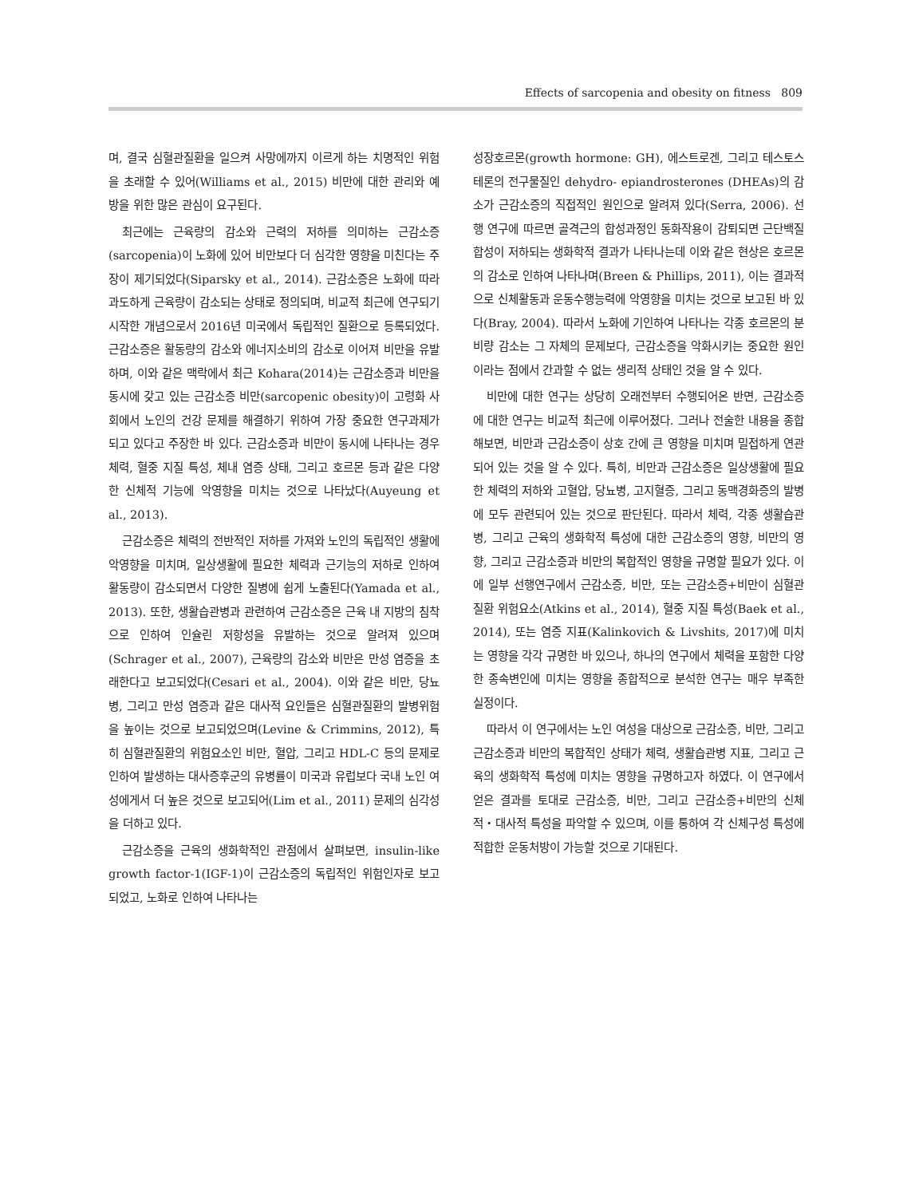Effects of sarcopenia and obesity on fitness 809
며, 결국 심혈관질환을 일으켜 사망에까지 이르게 하는 치명적인 위험을 초래할 수 있어(Williams et al., 2015) 비만에 대한 관리와 예방을 위한 많은 관심이 요구된다.
최근에는 근육량의 감소와 근력의 저하를 의미하는 근감소증(sarcopenia)이 노화에 있어 비만보다 더 심각한 영향을 미친다는 주장이 제기되었다(Siparsky et al., 2014). 근감소증은 노화에 따라 과도하게 근육량이 감소되는 상태로 정의되며, 비교적 최근에 연구되기 시작한 개념으로서 2016년 미국에서 독립적인 질환으로 등록되었다. 근감소증은 활동량의 감소와 에너지소비의 감소로 이어져 비만을 유발하며, 이와 같은 맥락에서 최근 Kohara(2014)는 근감소증과 비만을 동시에 갖고 있는 근감소증 비만(sarcopenic obesity)이 고령화 사회에서 노인의 건강 문제를 해결하기 위하여 가장 중요한 연구과제가 되고 있다고 주장한 바 있다. 근감소증과 비만이 동시에 나타나는 경우 체력, 혈중 지질 특성, 체내 염증 상태, 그리고 호르몬 등과 같은 다양한 신체적 기능에 악영향을 미치는 것으로 나타났다(Auyeung et al., 2013).
근감소증은 체력의 전반적인 저하를 가져와 노인의 독립적인 생활에 악영향을 미치며, 일상생활에 필요한 체력과 근기능의 저하로 인하여 활동량이 감소되면서 다양한 질병에 쉽게 노출된다(Yamada et al., 2013). 또한, 생활습관병과 관련하여 근감소증은 근육 내 지방의 침착으로 인하여 인슐린 저항성을 유발하는 것으로 알려져 있으며(Schrager et al., 2007), 근육량의 감소와 비만은 만성 염증을 초래한다고 보고되었다(Cesari et al., 2004). 이와 같은 비만, 당뇨병, 그리고 만성 염증과 같은 대사적 요인들은 심혈관질환의 발병위험을 높이는 것으로 보고되었으며(Levine & Crimmins, 2012), 특히 심혈관질환의 위험요소인 비만, 혈압, 그리고 HDL-C 등의 문제로 인하여 발생하는 대사증후군의 유병률이 미국과 유럽보다 국내 노인 여성에게서 더 높은 것으로 보고되어(Lim et al., 2011) 문제의 심각성을 더하고 있다.
근감소증을 근육의 생화학적인 관점에서 살펴보면, insulin-like growth factor-1(IGF-1)이 근감소증의 독립적인 위험인자로 보고되었고, 노화로 인하여 나타나는
성장호르몬(growth hormone: GH), 에스트로겐, 그리고 테스토스테론의 전구물질인 dehydro- epiandrosterones (DHEAs)의 감소가 근감소증의 직접적인 원인으로 알려져 있다(Serra, 2006). 선행 연구에 따르면 골격근의 합성과정인 동화작용이 감퇴되면 근단백질 합성이 저하되는 생화학적 결과가 나타나는데 이와 같은 현상은 호르몬의 감소로 인하여 나타나며(Breen & Phillips, 2011), 이는 결과적으로 신체활동과 운동수행능력에 악영향을 미치는 것으로 보고된 바 있다(Bray, 2004). 따라서 노화에 기인하여 나타나는 각종 호르몬의 분비량 감소는 그 자체의 문제보다, 근감소증을 악화시키는 중요한 원인이라는 점에서 간과할 수 없는 생리적 상태인 것을 알 수 있다.
비만에 대한 연구는 상당히 오래전부터 수행되어온 반면, 근감소증에 대한 연구는 비교적 최근에 이루어졌다. 그러나 전술한 내용을 종합해보면, 비만과 근감소증이 상호 간에 큰 영향을 미치며 밀접하게 연관되어 있는 것을 알 수 있다. 특히, 비만과 근감소증은 일상생활에 필요한 체력의 저하와 고혈압, 당뇨병, 고지혈증, 그리고 동맥경화증의 발병에 모두 관련되어 있는 것으로 판단된다. 따라서 체력, 각종 생활습관병, 그리고 근육의 생화학적 특성에 대한 근감소증의 영향, 비만의 영향, 그리고 근감소증과 비만의 복합적인 영향을 규명할 필요가 있다. 이에 일부 선행연구에서 근감소증, 비만, 또는 근감소증+비만이 심혈관질환 위험요소(Atkins et al., 2014), 혈중 지질 특성(Baek et al., 2014), 또는 염증 지표(Kalinkovich & Livshits, 2017)에 미치는 영향을 각각 규명한 바 있으나, 하나의 연구에서 체력을 포함한 다양한 종속변인에 미치는 영향을 종합적으로 분석한 연구는 매우 부족한 실정이다.
따라서 이 연구에서는 노인 여성을 대상으로 근감소증, 비만, 그리고 근감소증과 비만의 복합적인 상태가 체력, 생활습관병 지표, 그리고 근육의 생화학적 특성에 미치는 영향을 규명하고자 하였다. 이 연구에서 얻은 결과를 토대로 근감소증, 비만, 그리고 근감소증+비만의 신체적・대사적 특성을 파악할 수 있으며, 이를 통하여 각 신체구성 특성에 적합한 운동처방이 가능할 것으로 기대된다.